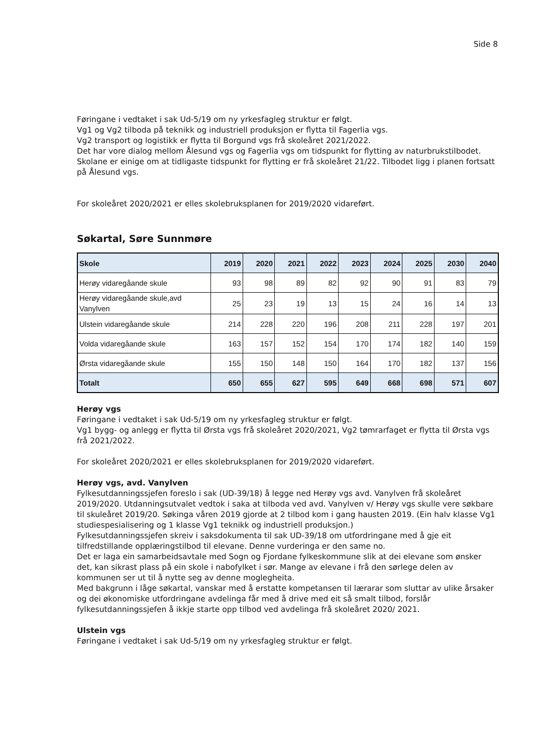Side 8
Føringane i vedtaket i sak Ud-5/19 om ny yrkesfagleg struktur er følgt.
Vg1 og Vg2 tilboda på teknikk og industriell produksjon er flytta til Fagerlia vgs.
Vg2 transport og logistikk er flytta til Borgund vgs frå skoleåret 2021/2022.
Det har vore dialog mellom Ålesund vgs og Fagerlia vgs om tidspunkt for flytting av naturbrukstilbodet. Skolane er einige om at tidligaste tidspunkt for flytting er frå skoleåret 21/22. Tilbodet ligg i planen fortsatt på Ålesund vgs.
For skoleåret 2020/2021 er elles skolebruksplanen for 2019/2020 vidareført.
Søkartal, Søre Sunnmøre
| Skole | 2019 | 2020 | 2021 | 2022 | 2023 | 2024 | 2025 | 2030 | 2040 |
| --- | --- | --- | --- | --- | --- | --- | --- | --- | --- |
| Herøy vidaregåande skule | 93 | 98 | 89 | 82 | 92 | 90 | 91 | 83 | 79 |
| Herøy vidaregåande skule,avd Vanylven | 25 | 23 | 19 | 13 | 15 | 24 | 16 | 14 | 13 |
| Ulstein vidaregåande skule | 214 | 228 | 220 | 196 | 208 | 211 | 228 | 197 | 201 |
| Volda vidaregåande skule | 163 | 157 | 152 | 154 | 170 | 174 | 182 | 140 | 159 |
| Ørsta vidaregåande skule | 155 | 150 | 148 | 150 | 164 | 170 | 182 | 137 | 156 |
| Totalt | 650 | 655 | 627 | 595 | 649 | 668 | 698 | 571 | 607 |
Herøy vgs
Føringane i vedtaket i sak Ud-5/19 om ny yrkesfagleg struktur er følgt.
Vg1 bygg- og anlegg er flytta til Ørsta vgs frå skoleåret 2020/2021, Vg2 tømrarfaget er flytta til Ørsta vgs frå 2021/2022.
For skoleåret 2020/2021 er elles skolebruksplanen for 2019/2020 vidareført.
Herøy vgs, avd. Vanylven
Fylkesutdanningssjefen foreslo i sak (UD-39/18) å legge ned Herøy vgs avd. Vanylven frå skoleåret 2019/2020. Utdanningsutvalet vedtok i saka at tilboda ved avd. Vanylven v/ Herøy vgs skulle vere søkbare til skuleåret 2019/20. Søkinga våren 2019 gjorde at 2 tilbod kom i gang hausten 2019. (Ein halv klasse Vg1 studiespesialisering og 1 klasse Vg1 teknikk og industriell produksjon.)
Fylkesutdanningssjefen skreiv i saksdokumenta til sak UD-39/18 om utfordringane med å gje eit tilfredstillande opplæringstilbod til elevane. Denne vurderinga er den same no.
Det er laga ein samarbeidsavtale med Sogn og Fjordane fylkeskommune slik at dei elevane som ønsker det, kan sikrast plass på ein skole i nabofylket i sør. Mange av elevane i frå den sørlege delen av kommunen ser ut til å nytte seg av denne moglegheita.
Med bakgrunn i låge søkartal, vanskar med å erstatte kompetansen til lærarar som sluttar av ulike årsaker og dei økonomiske utfordringane avdelinga får med å drive med eit så smalt tilbod, forslår fylkesutdanningssjefen å ikkje starte opp tilbod ved avdelinga frå skoleåret 2020/ 2021.
Ulstein vgs
Føringane i vedtaket i sak Ud-5/19 om ny yrkesfagleg struktur er følgt.